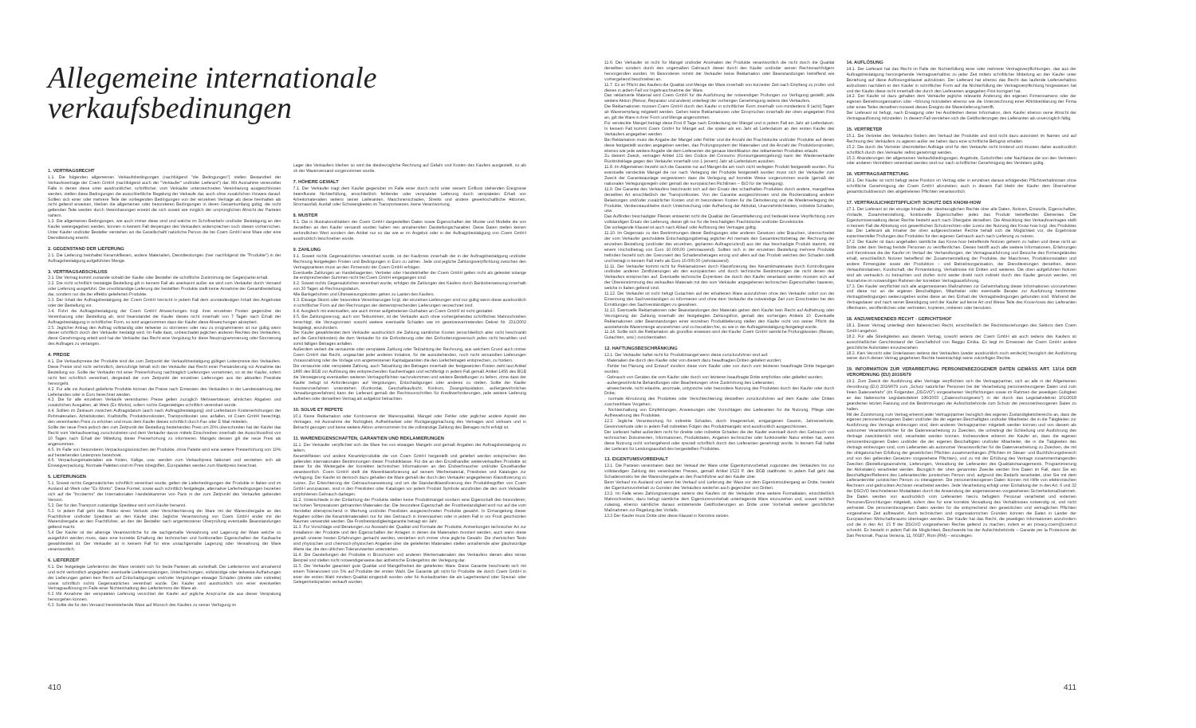Allegemeine internationale
verkaufsbedinungen
1. VERTRAGSRECHT
1.1. Die folgenden allgemeinen Verkaufsbedingungen (nachfolgend "die Bedingungen") stellen Bestandteil der Verkaufsverträge der Coem GmbH (nachfolgend auch der "Verkäufer" und/oder Lieferant") dar. Mit Ausnahme verenzelter Fälle in denen diese unter ausdrücklicher, schriftlicher, vom Verkäufer unterzeichneten Vereinbarung ausgeschlossen werden, stellen diese Bedingungen die ausschließliche Regelung der Verkäufe dar, auch ohne zusätzlichen Hinweis darauf. Sollten sich einer oder mehrere Teile der vorliegenden Bedingungen von der einzelnen Verträge als diese beinhalten als nicht geltend erweisen, bleiben die allgemeinen oder besonderen Bedingungen in deren Gesamtumfang gültig; die nicht geltenden Teile werden durch Vereinbarungen ersetzt die sich soweit wie möglich der ursprünglichen Absicht der Parteien nähern.
1.2. Die allgemeinen Bedingungen, wie auch immer diese sind und welche im Schriftverkehr und/oder Bestätigung an den Käufer weitergegeben werden, können in keinem Fall denjenigen des Verkäufers widersprechen noch diesen vorherrschen. Unter Käufer und/oder Besteller verstehen wir die Gesellschaft/ natürliche Person die bei Coem GmbH eine Ware oder eine Dienstleistung erwirbt.
2. GEGENSTAND DER LIEFERUNG
2.1. Die Lieferung beinhaltet Keramikfliesen, andere Materialien, Dienstleistungen (hier nachfolgend die "Produkte") in der Auftragsbestätigung aufgeführten Menge.
3. VERTRAGSABSCHLUSS
3.1. Der Vertrag kommt zustande sobald der Käufer oder Besteller die schriftliche Zustimmung der Gegenpartei erhält.
3.2. Die nicht schriftlich bestätigte Bestellung gilt in keinem Fall als anerkannt außer sie wird vom Verkäufer durch Versand oder Lieferung ausgeführt. Die unvollständige Lieferung der bestellten Produkte stellt keine Annahme der Gesamtbestellung dar, sondern nur die der effektiv gelieferten Produkte.
3.3. Der Inhalt der Auftragsbestätigung der Coem GmbH herrscht in jedem Fall dem unzweideutigen Inhalt des Angebotes oder der Bestellung vor.
3.4. Führt die Auftragsbestätigung der Coem GmbH Abweichungen bzgl. ihrer einzelnen Posten gegenüber der Vereinbarung oder Bestellung ab, sind beanstandet der Käufer dieses nicht innerhalb von 7 Tagen nach Erhalt der Auftragsbestätigung in schriftlicher Form, so wird angenommen dass der Käufer diese Abweichungen akzeptiert.
3.5. Jeglicher Antrag den Auftrag vollständig oder teilweise zu stornieren oder neu zu programmieren ist nur gültig wenn dieser schriftlich durch den Verkäufer bestätigt wird. Im Falle dass, unbeschadet jeglichen anderen Rechtes des Verkäufers, diese Genehmigung erteilt wird hat der Verkäufer das Recht eine Vergütung für diese Neuprogrammierung oder Stornierung des Auftrages zu verlangen.
4. PREISE
4.1. Die Verkaufspreise der Produkte sind die zum Zeitpunkt der Verkaufsbestätigung gültigen Listenpreise des Verkäufers. Diese Preise sind nicht verbindlich, demzufolge behält sich der Verkäufer das Recht einer Preisänderung vor Annahme der Bestellung vor. Sollte der Verkäufer mit einer Preiserhöhung nachträglich Lieferungen vornehmen, so ist der Käufer, sofern nicht fest schriftlich vereinbart, dergestalt der zum Zeitpunkt der einzelnen Lieferungen aus der aktuellen Preisliste hervorgeht.
4.2. Für alle ins Ausland gelieferte Produkte können die Preise nach Ermessen des Verkäufers in der Landeswährung des Lieferlandes oder in Euro berechnet werden.
4.3. Die für alle einzelnen Verkäufe vereinbarten Preise gelten zuzüglich Mehrwertsteuer, ähnlichen Abgaben und zusätzlichen Ausgaben, ab Werk (Ex Works), sofern nichts Gegenteiliges schriftlich vereinbart wurde.
4.4. Sollten im Zeitraum zwischen Auftragsdatum (auch nach Auftragsbestätigung) und Lieferdatum Kostenerhöhungen der Rohmaterialien, Arbeitskosten, Kraftstoffe, Produktionskosten, Transportkosten usw. anfallen, ist Coem GmbH berechtigt, den vereinbarten Preis zu erhöhen und muss dem Käufer dieses schriftlich durch Fax oder E-Mail mitteilen.
Sollte der neue Preis jedoch den zum Zeitpunkt der Bestellung bestehenden Preis um 20% überschreiten hat der Käufer das Recht vom Verkaufsvertrag zurückzutreten und dem Verkäufer davon mittels Einschreiben innerhalb der Ausschlussfrist von 10 Tagen nach Erhalt der Mitteilung dieser Preiserhöhung zu informieren. Mangels dessen gilt der neue Preis als angenommen.
4.5. Im Falle von besonderen Verpackungswünschen der Produkte, ohne Palette wird eine weitere Preiserhöhung von 10% auf bestehenden Listenpreis berechnet.
4.6. Verpackungsmaterialien wie Kisten, Käfige, usw. werden zum Verkaufspreis fakturiert und verstehen sich als Einwegverpackung. Normale Paletten sind im Preis inbegriffen, Europaletten werden zum Marktpreis berechnet.
5. LIEFERUNGEN
5.1. Soweit nichts Gegensätzliches schriftlich vereinbart wurde, gelten die Lieferbedingungen der Produkte in Italien und im Ausland ab Werk oder "Ex Works". Diese Formel, sowie auch schriftlich festgelegte, alternative Lieferbedingungen beziehen sich auf die "Incoterms" der Internationalen Handelskammer von Paris in der zum Zeitpunkt des Verkaufes geltenden Version.
5.2. Der für den Transport zuständige Spediteur wird vom Käufer benannt.
5.3. In jedem Fall geht das Risiko eines Verlusts oder Verschlechterung der Ware mit der Warenübergabe an den Frachtführer und/oder Spediteur an den Käufer über. Jegliche Verantwortung von Coem GmbH endet mit der Warenübergabe an den Frachtführer, an den der Besteller nach angemessener Überprüfung eventuelle Beanstandungen geltend macht.
5.4 Der Käufer ist der alleinige Verantwortliche für die sachgemäße Verwahrung und Lagerung der Ware welche so ausgeführt werden muss, dass eine korrekte Erhaltung der technischen und funktionellen Eigenschaften der Kaufsache gewährleistet ist. Der Verkäufer ist in keinem Fall für eine unsachgemäße Lagerung oder Verwahrung der Ware verantwortlich.
6. LIEFERZEIT
6.1. Der festgelegte Liefertermin der Ware versteht sich für beide Parteien als vorteilhaft. Der Liefertermin wird annähernd und nicht verbindlich angegeben: eventuelle Lieferverspätungen, Unterbrechungen, vollständige oder teilweise Aufhebungen der Lieferungen geben kein Recht auf Entschädigungen und/oder Vergütungen etwaiger Schäden (direkte oder indirekte) sowie schriftlich nichts Gegensätzliches vereinbart wurde. Der Käufer wird ausdrücklich von einer eventuellen Vertragsauflösung im Falle einer Nichteinhaltung des Liefertermins der Ware ab.
6.2 Mit Annahme der verspäteten Lieferung verzichtet der Käufer auf jegliche Ansprüche die aus dieser Verspätung hervorgehen können.
6.3. Sollte die für den Versand bereitstehende Ware auf Wunsch des Käufers zu seiner Verfügung im
Lager des Verkäufers bleiben so wird die diesbezügliche Rechnung auf Gefahr und Kosten des Käufers ausgestellt, so als ob der Warenversand vorgenommen wurde.
7. HÖHERE GEWALT
7.1. Der Verkäufer trägt dem Käufer gegenüber im Falle einer durch nicht unter seinem Einfluss stehenden Ereignisse beeinflusste Nichterfüllung, einschließlich fehlender oder verspäteter Lieferung durch verspäteten Erhalt von Arbeitsmaterialien seitens seiner Lieferanten, Maschinenschäden, Streiks und andere gewerkschaftliche Aktionen, Stromausfall, Ausfall oder Schwierigkeiten im Transportwesen, keine Verantwortung.
8. MUSTER
8.1. Die in Illustrationsblättern der Coem GmbH dargestellten Daten sowie Eigenschaften der Muster und Modelle die von derselben an den Käufer versandt wurden haben rein annähernden Darstellungscharakter. Diese Daten stellen keinen verbindlichen Wert sondern den Artikel nur so dar wie er im Angebot oder in der Auftragsbestätigung von Coem GmbH ausdrücklich beschrieben wurde.
9. ZAHLUNG
9.1. Soweit nichts Gegensätzliches vereinbart wurde, ist der Kaufpreis innerhalb der in der Auftragsbestätigung und/oder Rechnung festgelegten Fristen und Bedingungen in Euro zu zahlen. Jede und jegliche Zahlungsverpflichtung zwischen den Vertragsparteien muss an den Firmensitz der Coem GmbH erfolgen.
Eventuelle Zahlungen an Handelsagenten, Vertreter oder Handelshelfer der Coem GmbH gelten nicht als geleistet solange die entsprechenden Summen nicht bei Coem GmbH eingegangen sind.
9.2. Soweit nichts Gegensätzliches vereinbart wurde, erfolgen die Zahlungen des Käufers durch Banküberweisung innerhalb von 30 Tagen ab Rechnungsdatum.
Alle Bankgebühren und Überweisungskosten gehen zu Lasten des Käufers.
9.3. Etwaige Skonti oder besondere Vereinbarungen bzgl. der einzelnen Lieferungen sind nur gültig wenn diese ausdrücklich in schriftlicher Form auf den Rechnungen der dementsprechenden Lieferungen verzeichnet sind.
9.4. Ausgleich mit eventuellen, wie auch immer aufgetretenen Guthaben an Coem GmbH ist nicht gestattet.
9.5. Bei Zahlungsverzug, auch von Teilsummen, ist der Verkäufer auch ohne vorhergehendes schriftliches Mahnschreiben berechtigt, die Verzugszinsen sowohl weitere eventuelle Schäden wie im gesetzesvertretenden Dekret Nr. 231/2002 festgelegt, einzufordern.
Der Käufer gewährleistet dem Verkäufer ausdrücklich die Zahlung sämtlicher Kosten (einschließlich aber nicht beschränkt auf die Gerichtskosten) die dem Verkäufer für die Einforderung oder den Einforderungsversuch jedes nicht bezahlten und somit fälligen Betrages anfallen.
Außerdem verliert die versäumte oder verspätete Zahlung oder Teilzahlung der Rechnung, aus welchem Grund auch immer Coem GmbH das Recht, ungeachtet jeder anderen Initiative, für die aussstehenden, noch nicht versandten Lieferungen Vorauszahlung oder die Vorlage von angemessenen Kapitalgarantien die den Lieferbetragen entsprechen, zu fordern.
Die versäumte oder verspätete Zahlung, auch Teilzahlung des Betrages innerhalb der festgesetzten Fristen zieht laut Artikel 1460 des BGB zur Auflösung des entsprechenden Kaufvertrages und rechtfertigt in jedem Fall gemäß Artikel 1456 des BGB die Verweigerung eventuellen weiteren Vertragspflichten nachzukommen und weitere Bestellungen zu liefern, ohne dass der Käufer befugt ist Anforderungen auf Vergütungen, Entschädigungen oder anderes zu stellen. Sollte der Käufer Insolvenzverfahren unterstehen (Konkordat, Geschäftsaufsicht, Konkurs, Zwangsliquidation, außergewöhnliches Verwaltungsverfahren) kann der Lieferant gemäß der Rechtsvorschriften für Kreditverforderungen, jede weitere Lieferung aufheben oder denselben Vertrag als aufgelöst betrachten.
10. SOLVE ET REPETE
10.1 Keine Reklamation oder Kontroverse der Warenqualität, Mängel oder Fehler oder jeglicher andere Aspekt des Vertrages, mit Ausnahme der Nichtigkeit, Aufhebbarkeit oder Rückgängigmachung des Vertrages wird wirksam und in Betracht gezogen und keine weitere Aktion unternommen bis die vollständige Zahlung des Betrages nicht erfolgt ist.
11. WARENEIGENSCHAFTEN, GARANTIEN UND REKLAMIERUNGEN
11.1. Der Verkäufer verpflichtet sich die Ware frei von etwaigen Mängeln und gemäß Angaben der Auftragsbestätigung zu liefern.
Keramikfliesen und andere Keramikprodukte die von Coem GmbH hergestellt und geliefert werden entsprechen den geltenden internationalen Bestimmungen dieser Produktklasse. Für die an den Einzelhändler weiterverkauften Produkte ist dieser für die Weitergabe der korrekten technischen Informationen an den Endverbraucher und/oder Einzelhändler verantwortlich. Coem GmbH stellt die Warenklassifizierung auf seinem Werbematerial, Preislisten und Katalogen zur Verfügung. Der Käufer ist dennoch dazu gehalten die Ware gemäß der durch den Verkäufer angegebenen Klassifizierung zu nutzen. Zur Erleichterung der Gebrauchsanweisung und um die Standardklassifizierung den Produktbegriffen von Coem GmbH anzupassen, sind in den Preislisten oder Katalogen vor jedem Produkt Symbole anzufinden die den vom Verkäufer empfohlenen Gebrauch darlegen.
11.2. Unterschiede in der Einfärbung der Produkte stellen keine Produktmängel sondern eine Eigenschaft des besonderen, bei hohen Temperaturen gebrannten Materiales dar. Die besondere Eigenschaft der Frostbeständigkeit wird nur auf die vom Hersteller ebensprechend in Werbung und/oder Preislisten ausgezeichneten Produkte gewährt. In Ermangelung dieser Angaben sollten die Keramikmaterialien nur für den Gebrauch in Innenräumen oder in jedem Fall in vor Frost geschützten Räumen verwendet werden. Die Frostbeständigkeitsgarantie beträgt ein Jahr.
11.3. Für Vorschläge und Beratungen zur Auswahl der Qualität und Formate der Produkte, Anmerkungen technischer Art zur Installation der Produkte und den Eigenschaften der Anlagen in denen die Materialien montiert werden, auch wenn diese gemäß unserer besten Erfahrungen gemacht werden, verstehen sich immer ohne jegliche Gewähr. Die chemischen Tests sind physischen und chemisch-physischen Angaben über die gelieferten Materialien stellen annähernde aber glaubwürdige Werte dar, die den üblichen Toleranzwerten unterstehen.
11.4. Die Darstellungen der Produkte in Broschüren und anderen Werbematerialien des Verkäufers dienen alles reines Beispiel und stellen nicht notwendigerweise das ästhetische Endergebnis der Verlegung dar.
11.5. Der Verkäufer garantiert gute Qualität und Mängelfreiheit der gelieferten Ware. Diese Garantie beschränkt sich mit einem Toleranzwert von 5% auf Produkte der ersten Wahl. Die Garantie gilt nicht für Produkte die durch Coem GmbH in einer der ersten Wahl mindern Qualität eingestuft wurden oder für Auslaufpartien die als Lagerbestand oder Spezial- oder Gelegenheitspartien verkauft wurden.
410
11.6. Der Verkäufer ist nicht für Mängel und/oder Anomalien der Produkte verantwortlich die nicht durch die Qualität derselben sondern durch den ungemäßen Gebrauch dieser durch den Käufer und/oder seinen Rechtsnachfolgern hervorgerufen wurden. Im Besonderen nimmt der Verkäufer keine Reklamation oder Beanstandungen betreffend wie vorhergehend beschrieben an.
11.7. Es ist Pflicht des Käufers die Qualität und Menge der Ware innerhalb von kürzester Zeit nach Empfang zu prüfen und dieses in jedem Fall vor Ingebrauchnahme der Ware.
Das reklamierte Material wird Coem GmbH für die Ausführung der notwendigen Prüfungen zur Verfügung gestellt; jede weitere Aktion (Retour, Reparatur und andere) unterliegt der vorherigen Genehmigung seitens des Verkäufers.
Die Reklamationen müssen Coem GmbH durch den Käufer in schriftlicher Form innerhalb von mindestens 8 (acht) Tagen ab Warenempfang mitgeteilt werden. Gehen keine Reklamationen oder Einsprüchen innerhalb der oben angegeben Frist an, gilt die Ware in ihrer Form und Menge angenommen.
Für versteckte Mängel beträgt diese Frist 8 Tage nach Entdeckung der Mängel und in jedem Fall ein Jahr ab Lieferdatum. In keinem Fall kommt Coem GmbH für Mängel auf, die später als ein Jahr ab Lieferdatum an den ersten Käufer des Verkäufers angegeben werden.
Bei Reklamation muss die Angabe der Mängel oder Fehler und die Anzahl der Frachtstücke und/oder Produkte auf denen diese festgestellt wurden angegeben werden, das Prüfungssystem der Materialien und die Anzahl der Produktionsposten, ebenso wie jede weitere Angabe die dem Lieferanten die genaue Identifikation des reklamierten Produktes erlaubt.
Zu diesem Zweck, vertragen Artikel 131 des Codice del Consumo (Konsumgesetzgebung) kann der Wiederverkäufer Rücktrittsklage gegen den Verkäufer innerhalb von 1 (einem) Jahr ab Lieferdatum ausüben.
11.8. Im Allgemeinen bezieht sich die Garantie nur auf Mängel die am noch nicht verlegten Produkt festgestellt wurden. Für eventuelle versteckte Mängel die nur nach Verlegung der Produkte festgestellt wurden muss sich der Verkäufer zum Zweck der Garantieauslage vergewissern dass die Verlegung auf korrekte Weise vorgenommen wurde (gemäß der nationalen Verlegungsregeln oder gemäß der europäischen Richtlinien – ISO für die Verlegung).
11.9. Die Garantie des Verkäufers beschränkt sich auf den Ersatz des schadhaften Produktes durch andere, mangelfreie derselben Art einschließlich der Transportkosten. Von der Garantie ausgeschlossen sind die Rückerstattung anderer Belastungen und/oder zusätzlicher Kosten und im besonderen Kosten für die Demolierung und die Wiederverlegung der Produkte, Verdienstausbleibe durch Unterbrechung oder Aufhebung der Aktivität, Unannehmlichkeiten, indirekte Schäden, usw.
Das Auffinden beschädigter Fliesen entwertet nicht die Qualität der Gesamtlieferung und bedeutet keine Verpflichtung zum vollständigen Ersatz der Lieferung, dieser gilt nur für die beschädigten Frachtstücke und/oder Einzelstücke.
Die vorliegende Klausel ist auch nach Ablauf oder Auflösung des Vertrages gültig.
11.10. Im Gegensatz zu den Bestimmungen dieser Bedingungen oder anderen Gesetzen oder Bräuchen, übernschreitet der vom Verkäufer geschuldete Entschädigungsbetrag jeglicher Art niemals den Gesamtrechtsbetrag der Rechnung der einzelnen Bestellung (und/oder des einzelnen, geplanten Auftragsrückruf) aus der das beschädigte Produkt stammt, mit einem Höchstbetrag von Euro 10.000,00 (zehntausend). Sollten sich in der einzelnen Bestellung mehrere Produkte befinden bezieht sich der Grenzwert des Schadensbetrages einzig und allein auf das Produkt welches den Schaden stellt und beträgt in keinem Fall mehr als Euro 10.000,00 (zehntausend).
11.11. Der Verkäufer kommt nicht für Reklamationen durch Klassifizierung des Keramikmateriales durch Kontrollorgane und/oder anderen Zertifizierungen als den europäischen und durch technische Bestimmungen die nicht denen des Verkäufers entsprechen auf. Eventuelle technische Expertisen die durch den Käufer veranlasst werden müssen sich auf der Übereinstimmung des verkauften Materials mit den vom Verkäufer angegebenen technischen Eigenschaften basieren, welche in Italien geltend sind.
11.12. Der Verkäufer ist nicht befugt Gutachten auf der erhaltenen Ware auszuführen ohne den Verkäufer sofort von der Ernennung des Sachverständigen zu informieren und ohne dem Verkäufer die notwendige Zeit zum Einschreiten bei den Ermittlungen des Sachverständigen zu gewähren.
11.13. Eventuelle Reklamationen oder Beanstandungen des Materials geben dem Käufer kein Recht auf Aufhebung oder Verzögerung der Zahlung innerhalb der festgelegten Zahlungsfrist, gemäß des vorherigen Artikels 10. Eventuelle Reklamationen oder Beanstandungen einer einzelnen Produktlieferung stellen den Käufer nicht von seiner Pflicht die ausstehende Warenmenge anzunehmen und zu bezahlen frei, so wie in der Auftragsbestätigung festgelegt wurde.
11.14. Sollte sich die Reklamation als grundlos erweisen wird der Käufer Coem GmbH sämtliche Prüfungskosten (Reisen, Gutachten, usw.) zurückerstatten.
12. HAFTUNGSBESCHRÄNKUNG
12.1. Der Verkäufer haftet nicht für Produktmängel wenn diese zurückzuführen sind auf:
- Materialien die durch den Käufer oder von diesem dazu beauftragten Dritten geliefert wurden;
- Fehler bei Planung und Entwurf insofern diese vom Käufer oder von durch vom letzteren beauftragte Dritte begangen wurden;
- Gebrauch von Geräten die vom Käufer oder durch von letzteren beauftragte Dritte empfohlen oder geliefert wurden;
- außergewöhnliche Behandlungen oder Bearbeitungen ohne Zustimmung des Lieferanten;
- abweichende, nicht erlaubte, anormale, untypische oder besondere Nutzung des Produktes durch den Käufer oder durch Dritte;
- normale Abnutzung des Produktes oder Verschlechterung desselben zurückzuführen auf dem Käufer oder Dritten zuschreibbare Vorgehen;
- Nichteinhaltung von Empfehlungen, Anweisungen oder Vorschlägen des Lieferanten für die Nutzung, Pflege oder Aufbewahrung des Produktes.
12.2. Jegliche Verantwortung für indirekte Schäden, durch Imageverlust, entgangenen Gewinn, Jahresverluste, Gewinnverluste oder in jedem Fall indirekten Folgen des Produktmangels sind ausdrücklich ausgeschlossen.
Der Lieferant haftet außerdem nicht für direkte oder indirekte Schäden die der Käufer eventuell durch den Gebrauch von technischen Dokumenten, Informationen, Produktdaten, Angaben technischer oder funktioneller Natur erlitten hat, wenn diese Nutzung nicht vorhergehend oder speziell schriftlich durch den Lieferanten genehmigt wurde. In keinem Fall haftet der Lieferant für Leistungsausfall des hergestellten Produktes.
13. EIGENTUMSVORBEHALT
13.1. Die Parteien vereinbaren dass der Verkauf der Ware unter Eigentumsvorbehalt zugunsten des Verkäufers bis zur vollständigen Zahlung des vereinbarten Preises, gemäß Artikel 1523 ff. des BGB stattfindet. In jedem Fall geht das Schadensrisiko bei der Warenübergabe an den Frachtführer auf den Käufer über.
Beim Verkauf ins Ausland und wenn bei Verkauf und Lieferung der Ware vor dem Eigentumsübergang an Dritte, besteht der Eigentumsvorbehalt zu Gunsten des Verkäufers weiterhin auch gegenüber von Dritten.
13.2. Im Falle eines Zahlungsverzuges seitens des Käufers ist der Verkäufer ohne weitere Formalitäten, einschließlich Mahnschreiben, dazu befugt sämtliche dem Eigentumsvorbehalt unterliegende Ware einzuziehen und, soweit rechtlich zulässig, ebenso sämtliche daraus entstehende Geldforderungen an Dritte unter Vorbehalt weiterer gerichtlicher Maßnahmen zur Regelung des Vorfalls.
13.3 Der Käufer muss Dritte über diese Klausel in Kenntnis setzen.
14. AUFLÖSUNG
14.1. Der Lieferant hat das Recht im Falle der Nichterfüllung einer oder mehrerer Vertragsverpflichtungen, das aus der Auftragsbestätigung hervorgehende Vertragsverhältnis zu jeder Zeit mittels schriftlicher Mitteilung an den Käufer unter Beziehung auf diese Auflösungsklausel aufzulösen. Der Lieferant hat ebenso das Recht das laufende Lieferverhältnis aufzulösen nachdem er den Käufer in schriftlicher Form auf die Nichterfüllung der Vertragsverpflichtung hingewiesen hat und der Käufer diese nicht innerhalb der durch den Lieferanten angegeben Frist korrigiert hat.
14.2. Der Käufer ist dazu gehalten dem Verkäufer jegliche relevante Änderung des eigenen Firmennamens oder der eigenen Betriebsorganisation oder –führung mitzuteilen ebenso wie die Unterzeichnung einer Abtrittserklärung der Firma oder eines Teiles derselben insoweit dieses Ereignis die Warenlieferung betrifft.
Der Lieferant ist befugt, nach Erwägung oder bei Ausbleiben dieser Information, dem Käufer ebenso seine Absicht der Vertragsauflösung mitzuteilen. In diesem Fall verstehen sich die Geldforderungen des Lieferanten als unverzüglich fällig.
15. VERTRETER
15.1. Die Vertreter des Verkäufers fördern den Verkauf der Produkte und sind nicht dazu autorisiert im Namen und auf Rechnung des Verkäufers zu agieren außer sie haben dazu eine schriftliche Befugnis erhalten.
15.2. Die durch die Vertreter übermittelten Aufträge sind für den Verkäufer nicht bindend und müssen daher ausdrücklich schriftlich durch den Verkäufer selbst genehmigt werden.
15.3. Abänderungen der allgemeinen Verkaufsbedingungen, Angebote, Gutschriften oder Nachlässe die von den Vertretern oder anderen Vermittlern vereinbart werden sind nur nach schriftlicher Genehmigung des Vertreters gültig.
16. VERTRAGSABTRETUNG
16.1. Der Käufer ist nicht befugt seine Position im Vertrag oder in einzelnen daraus erfolgenden Pflichtverhältnissen ohne schriftliche Genehmigung der Coem GmbH abzutreten; auch in diesem Fall bleibt der Käufer dem Übernehmer gesamtschuldnerisch den abgetretenen Pflichten verantwortlich.
17. VERTRAULICHKEITSPFLICHT: SCHUTZ DES KNOW-HOW
17.1. Der Lieferant ist der einzige Inhaber der diesbezüglichen Rechte über alle Daten, Notizen, Entwürfe, Eigenschaften, Vorläufe, Zusammenstellung, funktionelle Eigenschaften jedes das Produkt betreffenden Elementes. Die Eigentumsverwaltung dieser Rechte besteht auch nach Übergabe derselben. Die Abwicklung des Verkaufsvertrages stellt in keinem Fall die Abtretung von gewerblichen Schutzrechten oder Lizenz der Nutzung des Know-how bzgl. des Produktes dar. Der Lieferant als Inhaber der oben aufgezeichneten Rechte behält sich die Möglichkeit vor, die Ergebnisse experimenteller Prüfungen des Produktes für den eigenen Gebrauch auch nach Lieferung zu nutzen.
17.2. Der Käufer ist dazu angehalten sämtliche das Know-how betreffende Notizen geheim zu halten und diese nicht an Dritte oder dem Vertrag fremde Personen zu veröffentlichen. Dieses betrifft auch alle weitere Informationen, Erfahrungen und Kenntnisse die der Käufer im Verlauf der Verhandlungen, der Vertragsausführung und Besuche des Firmengeländes erhält, einschließlich Notizen betreffend der Zusammenstellung der Produkte, der Maschinen, Produktionsstätten und andere Firmengüter sowie der Produktion – und Betriebsorganisation, der Dienstleistungen derselben, deren Verkaufsinitiativen, Kundschaft, der Firmenleitung, Verhältnisse mit Dritten und weiteres. Die oben aufgeführten Notizen sind als vertraulich zu betrachten und dürfen nicht weder direkt noch indirekt durch den Käufer genutzt werden, mit Ausnahme im notwendigen Rahmen der korrekten Vertragsausführung.
17.3. Der Käufer verpflichtet sich alle angemessenen Maßnahmen zur Geheimhaltung dieser Informationen vorzunehmen und diese nur an die eigenen Beschäftigten, Mitarbeiter oder eventuelle Berater zur Ausführung bestimmter Vertragsbedingungen weiterzugeben wobei diese an den Einhalt der Vertragsbedingungen gebunden sind. Während der Vertragsdauer und nach seiner Beendigung wird der Käufer auf keine Art und Weise Teile des Know-hows des Lieferanten offenbaren, veröffentlichen oder verbreiten, kopieren, imitieren oder benutzen.
18. ANZUWENDENDES RECHT - GERICHTSHOF
18.1. Dieser Vertrag unterliegt dem Italienischen Recht, einschließlich der Rechtsbeziehungen des Sektors dem Coem GmbH angehört.
18.2. Für alle Streitigkeiten aus diesem Vertrag, sowohl seitens der Coem GmbH als auch seitens des Käufers ist ausschließlicher Gerichtsstand der Geschäftshof von Reggio Emilia. Es liegt im Ermessen der Coem GmbH andere gerichtliche Autoritäten einzubeziehen.
18.3. Kein Verzicht oder Unterlassen seitens des Verkäufers (weder ausdrücklich noch verdeckt) bezüglich der Ausführung seiner durch diesen Vertrag gegebenen Rechte beeinträchtigt seine zukünftigen Rechte.
19. INFORMATION ZUR VERARBEITUNG PERSONENBEZOGENER DATEN GEMÄSS ART. 13/14 DER VERORDNUNG (EU) 2016/679
19.1. Zum Zweck der Ausführung aller Verträge verpflichten sich die Vertragspartner, sich an alle in der Allgemeinen Verordnung (EU) 2016/679 zum „Schutz natürlicher Personen bei der Verarbeitung personenbezogener Daten und zum freien Datenverkehr" (im Folgenden „DSGVO") vorgesehenen Verpflichtungen sowie im Rahmen der jeweiligen Gültigkeit an das Italienische Legislativdekret 196/2003 („Datenschutzgesetz") in der durch das Legislativdekret 101/2018 geänderten letzten Fassung und die Bestimmungen der Aufsichtsbehörde zum Schutz der personenbezogenen Daten zu halten.
Mit der Zustimmung zum Vertrag erkennt jeder Vertragspartner bezüglich des eigenen Zuständigkeitsbereichs an, dass die eigenen personenbezogenen Daten und/oder die der eigenen Beschäftigten und/oder Mitarbeiter, die in die Tätigkeiten zur Ausführung des Vertrags einbezogen sind, dem anderen Vertragspartner mitgeteilt werden können und von diesem als autonomer Verantwortlicher für die Datenverarbeitung zu Zwecken, die unbedingt der Schließung und Ausführung des Vertrags zweckdienlich sind, verarbeitet werden können. Insbesondere erkennt der Käufer an, dass die eigenen personenbezogenen Daten und/oder die der eigenen Beschäftigten und/oder Mitarbeiter, die in die Tätigkeiten des Vertrags einbezogen sind, vom Lieferanten als autonomer Verantwortlicher für die Datenverarbeitung zu Zwecken, die mit der obligatorischen Erfüllung der gesetzlichen Pflichten zusammenhängen (Pflichten im Steuer- und Buchführungsbereich und von den geltenden Gesetzen vorgesehene Pflichten), und zu mit der Erfüllung des Vertrags zusammenhängenden Zwecken (Bestellungsannahme, Lieferungen, Verwaltung der Lieferanten des Qualitätsmanagements, Programmierung der Aktivitäten) verarbeitet werden. Bezüglich der oben genannten Zwecke werden Ihre Daten im Fall, dass Sie ein Beschäftigter/Referent des Lieferanten/der juristischen Person sind, aufgrund des Bedarfs verarbeitet, über Sie mit dem Lieferanten/der juristischen Person zu interagieren. Die personenbezogenen Daten können mit Hilfe von elektronischen Rechnern und gedruckten Archiven verarbeitet werden. Jede Verarbeitung erfolgt unter Einhaltung der in den Art. 6 und 32 der DSGVO beschriebenen Modalitäten durch die Anwendung der angemessenen vorgesehenen Sicherheitsmaßnahmen. Die Daten werden von ausdrücklich vom Lieferanten hierzu befugtem Personal verarbeitet und externen Personen/Einrichtungen mitgeteilt, sofern dies für eine korrekte Verwaltung des Verhältnisses notwendig ist, und nicht verbreitet. Die personenbezogenen Daten werden für die entsprechend den gesetzlichen und vertraglichen Pflichten vorgesehene Zeit aufbewahrt. Auch technischen und organisatorischen Gründen können die Daten in Länder der Europäischen Wirtschaftsraums übertragen werden. Der Käufer hat das Recht, die jeweiligen Informationen anzufordern und die in den Art. 15 ff der DSGVO vorgesehenen Rechte geltend zu machen, indem er an privacy.coem@coem.it schreibt. Es besteht in jedem Fall die Möglichkeit, Beschwerde bei der Aufsichtsbehörde – Garante per la Protezione dei Dati Personali, Piazza Venezia, 11, 00187, Rom (RM) – einzulegen.
411